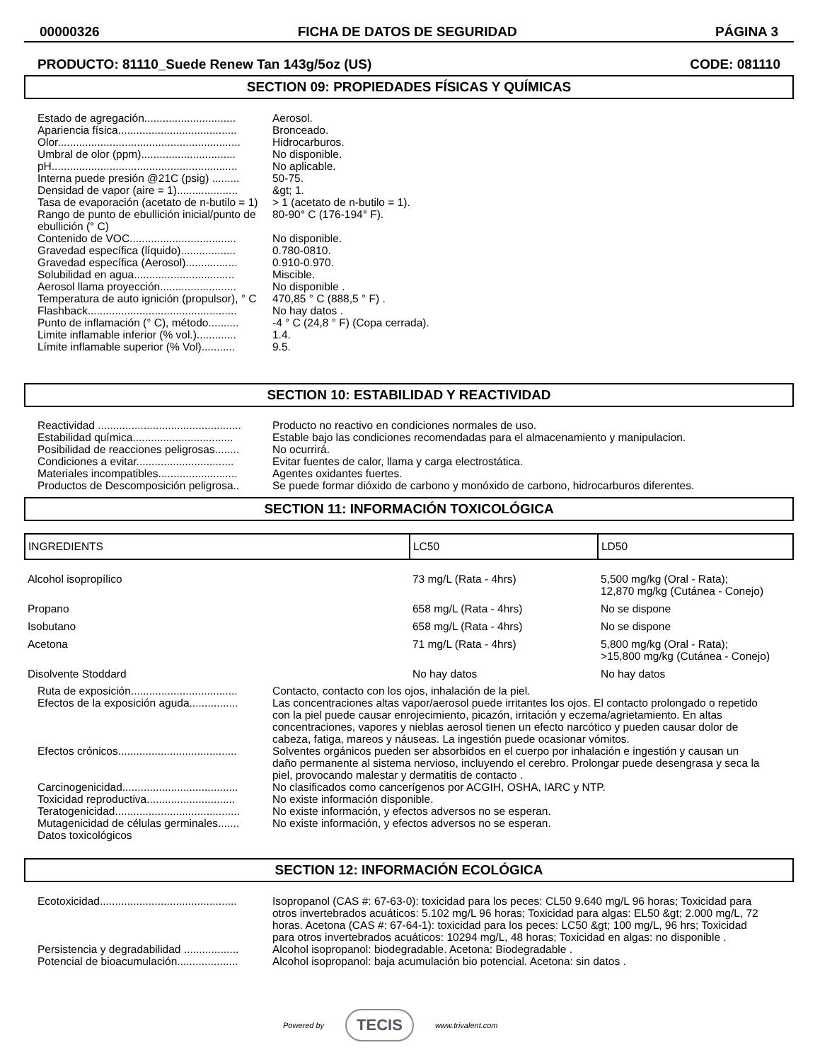00000326 FICHA DE DATOS DE SEGURIDAD PÁGINA 3
PRODUCTO: 81110_Suede Renew Tan 143g/5oz (US) CODE: 081110
SECTION 09: PROPIEDADES FÍSICAS Y QUÍMICAS
Estado de agregación..............................
Aerosol.
Apariencia física.......................................
Bronceado.
Olor............................................................
Hidrocarburos.
Umbral de olor (ppm)...............................
No disponible.
pH.............................................................
No aplicable.
Interna puede presión @21C (psig) .........
50-75.
Densidad de vapor (aire = 1)....................
&gt; 1.
Tasa de evaporación (acetato de n-butilo = 1)
> 1 (acetato de n-butilo = 1).
Rango de punto de ebullición inicial/punto de ebullición (° C)
80-90° C (176-194° F).
Contenido de VOC...................................
No disponible.
Gravedad específica (líquido)..................
0.780-0810.
Gravedad específica (Aerosol).................
0.910-0.970.
Solubilidad en agua.................................
Miscible.
Aerosol llama proyección.........................
No disponible .
Temperatura de auto ignición (propulsor), ° C
470,85 ° C (888,5 ° F) .
Flashback.................................................
No hay datos .
Punto de inflamación (° C), método..........
-4 ° C (24,8 ° F) (Copa cerrada).
Limite inflamable inferior (% vol.).............
1.4.
Límite inflamable superior (% Vol)...........
9.5.
SECTION 10: ESTABILIDAD Y REACTIVIDAD
Reactividad ...............................................
Producto no reactivo en condiciones normales de uso.
Estabilidad química.................................
Estable bajo las condiciones recomendadas para el almacenamiento y manipulacion.
Posibilidad de reacciones peligrosas........
No ocurrirá.
Condiciones a evitar................................
Evitar fuentes de calor, llama y carga electrostática.
Materiales incompatibles..........................
Agentes oxidantes fuertes.
Productos de Descomposición peligrosa..
Se puede formar dióxido de carbono y monóxido de carbono, hidrocarburos diferentes.
SECTION 11: INFORMACIÓN TOXICOLÓGICA
| INGREDIENTS | LC50 | LD50 |
| --- | --- | --- |
| Alcohol isopropílico | 73 mg/L (Rata - 4hrs) | 5,500 mg/kg (Oral - Rata); 12,870 mg/kg (Cutánea - Conejo) |
| Propano | 658 mg/L (Rata - 4hrs) | No se dispone |
| Isobutano | 658 mg/L (Rata - 4hrs) | No se dispone |
| Acetona | 71 mg/L (Rata - 4hrs) | 5,800 mg/kg (Oral - Rata); >15,800 mg/kg (Cutánea - Conejo) |
| Disolvente Stoddard | No hay datos | No hay datos |
Ruta de exposición...................................
Contacto, contacto con los ojos, inhalación de la piel.
Efectos de la exposición aguda................
Las concentraciones altas vapor/aerosol puede irritantes los ojos. El contacto prolongado o repetido con la piel puede causar enrojecimiento, picazón, irritación y eczema/agrietamiento. En altas concentraciones, vapores y nieblas aerosol tienen un efecto narcótico y pueden causar dolor de cabeza, fatiga, mareos y náuseas. La ingestión puede ocasionar vómitos.
Efectos crónicos.......................................
Solventes orgánicos pueden ser absorbidos en el cuerpo por inhalación e ingestión y causan un daño permanente al sistema nervioso, incluyendo el cerebro. Prolongar puede desengrasa y seca la piel, provocando malestar y dermatitis de contacto .
Carcinogenicidad......................................
No clasificados como cancerígenos por ACGIH, OSHA, IARC y NTP.
Toxicidad reproductiva.............................
No existe información disponible.
Teratogenicidad.........................................
No existe información, y efectos adversos no se esperan.
Mutagenicidad de células germinales.......
No existe información, y efectos adversos no se esperan.
Datos toxicológicos
SECTION 12: INFORMACIÓN ECOLÓGICA
Ecotoxicidad.............................................
Isopropanol (CAS #: 67-63-0): toxicidad para los peces: CL50 9.640 mg/L 96 horas; Toxicidad para otros invertebrados acuáticos: 5.102 mg/L 96 horas; Toxicidad para algas: EL50 &gt; 2.000 mg/L, 72 horas. Acetona (CAS #: 67-64-1): toxicidad para los peces: LC50 &gt; 100 mg/L, 96 hrs; Toxicidad para otros invertebrados acuáticos: 10294 mg/L, 48 horas; Toxicidad en algas: no disponible .
Persistencia y degradabilidad ..................
Alcohol isopropanol: biodegradable. Acetona: Biodegradable .
Potencial de bioacumulación....................
Alcohol isopropanol: baja acumulación bio potencial. Acetona: sin datos .
Powered by TECIS www.trivalent.com